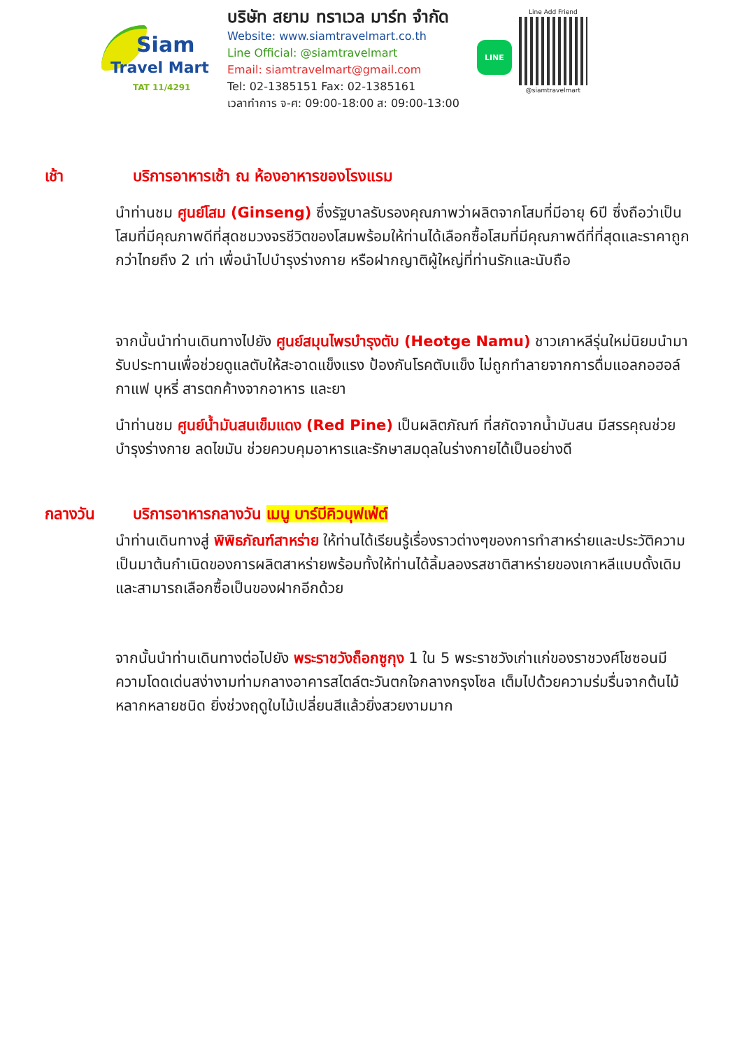Siam
Travel Mart
TAT 11/4291
บริษัท สยาม ทราเวล มาร์ท จำกัด
Website: www.siamtravelmart.co.th
Line Official: @siamtravelmart
Email: siamtravelmart@gmail.com
Tel: 02-1385151 Fax: 02-1385161
เวลาทำการ จ-ศ: 09:00-18:00 ส: 09:00-13:00
LINE
Line Add Friend
@siamtravelmart
เช้า บริการอาหารเช้า ณ ห้องอาหารของโรงแรม
นำท่านชม ศูนย์โสม (Ginseng) ซึ่งรัฐบาลรับรองคุณภาพว่าผลิตจากโสมที่มีอายุ 6ปี ซึ่งถือว่าเป็นโสมที่มีคุณภาพดีที่สุดชมวงจรชีวิตของโสมพร้อมให้ท่านได้เลือกซื้อโสมที่มีคุณภาพดีที่ที่สุดและราคาถูกกว่าไทยถึง 2 เท่า เพื่อนำไปบำรุงร่างกาย หรือฝากญาติผู้ใหญ่ที่ท่านรักและนับถือ
จากนั้นนำท่านเดินทางไปยัง ศูนย์สมุนไพรบำรุงตับ (Heotge Namu) ชาวเกาหลีรุ่นใหม่นิยมนำมารับประทานเพื่อช่วยดูแลตับให้สะอาดแข็งแรง ป้องกันโรคตับแข็ง ไม่ถูกทำลายจากการดื่มแอลกอฮอล์ กาแฟ บุหรี่ สารตกค้างจากอาหาร และยา
นำท่านชม ศูนย์น้ำมันสนเข็มแดง (Red Pine) เป็นผลิตภัณฑ์ ที่สกัดจากน้ำมันสน มีสรรคุณช่วยบำรุงร่างกาย ลดไขมัน ช่วยควบคุมอาหารและรักษาสมดุลในร่างกายได้เป็นอย่างดี
กลางวัน บริการอาหารกลางวัน เมนู บาร์บีคิวบุฟเฟ่ต์
นำท่านเดินทางสู่ พิพิธภัณฑ์สาหร่าย ให้ท่านได้เรียนรู้เรื่องราวต่างๆของการทำสาหร่ายและประวัติความเป็นมาต้นกำเนิดของการผลิตสาหร่ายพร้อมทั้งให้ท่านได้ลิ้มลองรสชาติสาหร่ายของเกาหลีแบบดั้งเดิม และสามารถเลือกซื้อเป็นของฝากอีกด้วย
จากนั้นนำท่านเดินทางต่อไปยัง พระราชวังถ็อกซูกุง 1 ใน 5 พระราชวังเก่าแก่ของราชวงศ์โชซอนมีความโดดเด่นสง่างามท่ามกลางอาคารสไตล์ตะวันตกใจกลางกรุงโซล เต็มไปด้วยความร่มรื่นจากต้นไม้หลากหลายชนิด ยิ่งช่วงฤดูใบไม้เปลี่ยนสีแล้วยิ่งสวยงามมาก